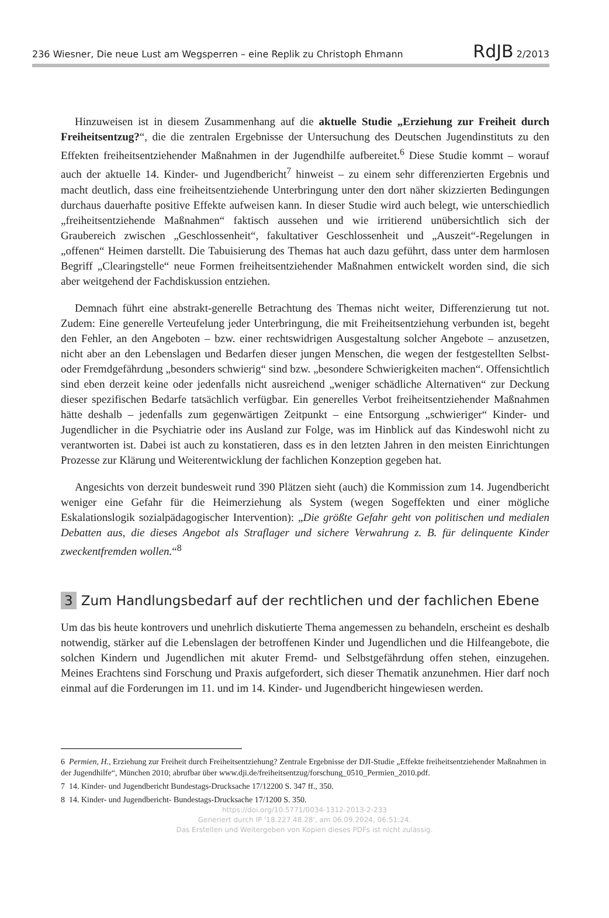236 Wiesner, Die neue Lust am Wegsperren – eine Replik zu Christoph Ehmann RdJB 2/2013
Hinzuweisen ist in diesem Zusammenhang auf die aktuelle Studie „Erziehung zur Freiheit durch Freiheitsentzug?“, die die zentralen Ergebnisse der Untersuchung des Deutschen Jugendinstituts zu den Effekten freiheitsentziehender Maßnahmen in der Jugendhilfe aufbereitet.<sup>6</sup> Diese Studie kommt – worauf auch der aktuelle 14. Kinder- und Jugendbericht<sup>7</sup> hinweist – zu einem sehr differenzierten Ergebnis und macht deutlich, dass eine freiheitsentziehende Unterbringung unter den dort näher skizzierten Bedingungen durchaus dauerhafte positive Effekte aufweisen kann. In dieser Studie wird auch belegt, wie unterschiedlich „freiheitsentziehende Maßnahmen“ faktisch aussehen und wie irritierend unübersichtlich sich der Graubereich zwischen „Geschlossenheit“, fakultativer Geschlossenheit und „Auszeit“-Regelungen in „offenen“ Heimen darstellt. Die Tabuisierung des Themas hat auch dazu geführt, dass unter dem harmlosen Begriff „Clearingstelle“ neue Formen freiheitsentziehender Maßnahmen entwickelt worden sind, die sich aber weitgehend der Fachdiskussion entziehen.
Demnach führt eine abstrakt-generelle Betrachtung des Themas nicht weiter, Differenzierung tut not. Zudem: Eine generelle Verteufelung jeder Unterbringung, die mit Freiheitsentziehung verbunden ist, begeht den Fehler, an den Angeboten – bzw. einer rechtswidrigen Ausgestaltung solcher Angebote – anzusetzen, nicht aber an den Lebenslagen und Bedarfen dieser jungen Menschen, die wegen der festgestellten Selbst- oder Fremdgefährdung „besonders schwierig“ sind bzw. „besondere Schwierigkeiten machen“. Offensichtlich sind eben derzeit keine oder jedenfalls nicht ausreichend „weniger schädliche Alternativen“ zur Deckung dieser spezifischen Bedarfe tatsächlich verfügbar. Ein generelles Verbot freiheitsentziehender Maßnahmen hätte deshalb – jedenfalls zum gegenwärtigen Zeitpunkt – eine Entsorgung „schwieriger“ Kinder- und Jugendlicher in die Psychiatrie oder ins Ausland zur Folge, was im Hinblick auf das Kindeswohl nicht zu verantworten ist. Dabei ist auch zu konstatieren, dass es in den letzten Jahren in den meisten Einrichtungen Prozesse zur Klärung und Weiterentwicklung der fachlichen Konzeption gegeben hat.
Angesichts von derzeit bundesweit rund 390 Plätzen sieht (auch) die Kommission zum 14. Jugendbericht weniger eine Gefahr für die Heimerziehung als System (wegen Sogeffekten und einer mögliche Eskalationslogik sozialpädagogischer Intervention): „Die größte Gefahr geht von politischen und medialen Debatten aus, die dieses Angebot als Straflager und sichere Verwahrung z. B. für delinquente Kinder zweckentfremden wollen.“<sup>8</sup>
3 Zum Handlungsbedarf auf der rechtlichen und der fachlichen Ebene
Um das bis heute kontrovers und unehrlich diskutierte Thema angemessen zu behandeln, erscheint es deshalb notwendig, stärker auf die Lebenslagen der betroffenen Kinder und Jugendlichen und die Hilfeangebote, die solchen Kindern und Jugendlichen mit akuter Fremd- und Selbstgefährdung offen stehen, einzugehen. Meines Erachtens sind Forschung und Praxis aufgefordert, sich dieser Thematik anzunehmen. Hier darf noch einmal auf die Forderungen im 11. und im 14. Kinder- und Jugendbericht hingewiesen werden.
6 Permien, H., Erziehung zur Freiheit durch Freiheitsentziehung? Zentrale Ergebnisse der DJI-Studie „Effekte freiheitsentziehender Maßnahmen in der Jugendhilfe“, München 2010; abrufbar über www.dji.de/freiheitsentzug/forschung_0510_Permien_2010.pdf.
7 14. Kinder- und Jugendbericht Bundestags-Drucksache 17/12200 S. 347 ff., 350.
8 14. Kinder- und Jugendbericht- Bundestags-Drucksache 17/1200 S. 350.
https://doi.org/10.5771/0034-1312-2013-2-233
Generiert durch IP '18.227.48.28', am 06.09.2024, 06:51:24.
Das Erstellen und Weitergeben von Kopien dieses PDFs ist nicht zulässig.